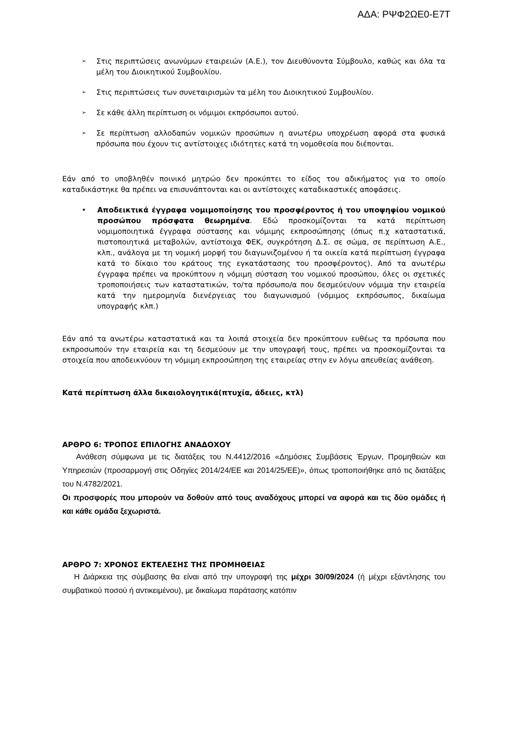ΑΔΑ: ΡΨΦ2ΩΕ0-Ε7Τ
➢
Στις περιπτώσεις ανωνύμων εταιρειών (Α.Ε.), τον Διευθύνοντα Σύμβουλο, καθώς και όλα τα μέλη του Διοικητικού Συμβουλίου.
➢
Στις περιπτώσεις των συνεταιρισμών τα μέλη του Διοικητικού Συμβουλίου.
➢
Σε κάθε άλλη περίπτωση οι νόμιμοι εκπρόσωποι αυτού.
➢
Σε περίπτωση αλλοδαπών νομικών προσώπων η ανωτέρω υποχρέωση αφορά στα φυσικά πρόσωπα που έχουν τις αντίστοιχες ιδιότητες κατά τη νομοθεσία που διέπονται.
Εάν από το υποβληθέν ποινικό μητρώο δεν προκύπτει το είδος του αδικήματος για το οποίο καταδικάστηκε θα πρέπει να επισυνάπτονται και οι αντίστοιχες καταδικαστικές αποφάσεις.
• Αποδεικτικά έγγραφα νομιμοποίησης του προσφέροντος ή του υποψηφίου νομικού προσώπου πρόσφατα θεωρημένα. Εδώ προσκομίζονται τα κατά περίπτωση νομιμοποιητικά έγγραφα σύστασης και νόμιμης εκπροσώπησης (όπως π.χ καταστατικά, πιστοποιητικά μεταβολών, αντίστοιχα ΦΕΚ, συγκρότηση Δ.Σ. σε σώμα, σε περίπτωση Α.Ε., κλπ., ανάλογα με τη νομική μορφή του διαγωνιζομένου ή τα οικεία κατά περίπτωση έγγραφα κατά το δίκαιο του κράτους της εγκατάστασης του προσφέροντος). Από τα ανωτέρω έγγραφα πρέπει να προκύπτουν η νόμιμη σύσταση του νομικού προσώπου, όλες οι σχετικές τροποποιήσεις των καταστατικών, το/τα πρόσωπο/α που δεσμεύει/ουν νόμιμα την εταιρεία κατά την ημερομηνία διενέργειας του διαγωνισμού (νόμιμος εκπρόσωπος, δικαίωμα υπογραφής κλπ.)
Εάν από τα ανωτέρω καταστατικά και τα λοιπά στοιχεία δεν προκύπτουν ευθέως τα πρόσωπα που εκπροσωπούν την εταιρεία και τη δεσμεύουν με την υπογραφή τους, πρέπει να προσκομίζονται τα στοιχεία που αποδεικνύουν τη νόμιμη εκπροσώπηση της εταιρείας στην εν λόγω απευθείας ανάθεση.
Κατά περίπτωση άλλα δικαιολογητικά(πτυχία, άδειες, κτλ)
ΑΡΘΡΟ 6: ΤΡΟΠΟΣ ΕΠΙΛΟΓΗΣ ΑΝΑΔΟΧΟΥ
Ανάθεση σύμφωνα με τις διατάξεις του Ν.4412/2016 «Δημόσιες Συμβάσεις Έργων, Προμηθειών και Υπηρεσιών (προσαρμογή στις Οδηγίες 2014/24/ΕΕ και 2014/25/ΕΕ)», όπως τροποποιήθηκε από τις διατάξεις του Ν.4782/2021.
Οι προσφορές που μπορούν να δοθούν από τους αναδόχους μπορεί να αφορά και τις δύο ομάδες ή και κάθε ομάδα ξεχωριστά.
ΑΡΘΡΟ 7: ΧΡΟΝΟΣ ΕΚΤΕΛΕΣΗΣ ΤΗΣ ΠΡΟΜΗΘΕΙΑΣ
Η Διάρκεια της σύμβασης θα είναι από την υπογραφή της μέχρι 30/09/2024 (ή μέχρι εξάντλησης του συμβατικού ποσού ή αντικειμένου), με δικαίωμα παράτασης κατόπιν